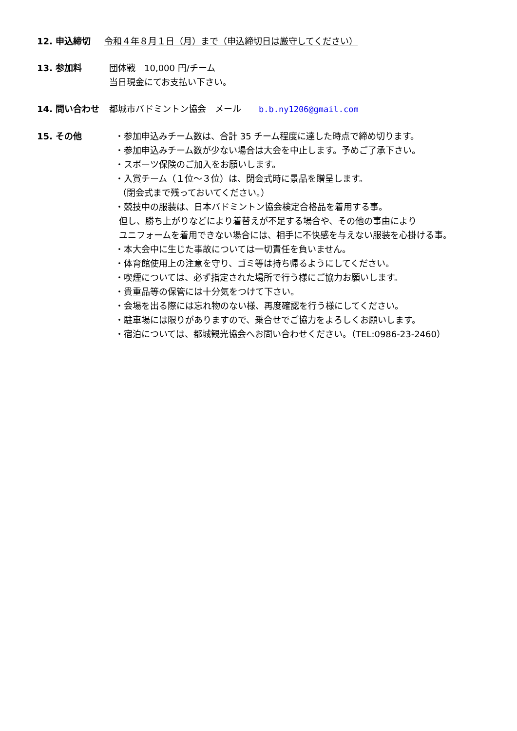12. 申込締切 令和４年８月１日（月）まで（申込締切日は厳守してください）
13. 参加料 団体戦　10,000 円/チーム
当日現金にてお支払い下さい。
14. 問い合わせ 都城市バドミントン協会　メール　　b.b.ny1206@gmail.com
15. その他 ・参加申込みチーム数は、合計 35 チーム程度に達した時点で締め切ります。
・参加申込みチーム数が少ない場合は大会を中止します。予めご了承下さい。
・スポーツ保険のご加入をお願いします。
・入賞チーム（１位～３位）は、閉会式時に景品を贈呈します。
（閉会式まで残っておいてください。）
・競技中の服装は、日本バドミントン協会検定合格品を着用する事。
但し、勝ち上がりなどにより着替えが不足する場合や、その他の事由により
ユニフォームを着用できない場合には、相手に不快感を与えない服装を心掛ける事。
・本大会中に生じた事故については一切責任を負いません。
・体育館使用上の注意を守り、ゴミ等は持ち帰るようにしてください。
・喫煙については、必ず指定された場所で行う様にご協力お願いします。
・貴重品等の保管には十分気をつけて下さい。
・会場を出る際には忘れ物のない様、再度確認を行う様にしてください。
・駐車場には限りがありますので、乗合せでご協力をよろしくお願いします。
・宿泊については、都城観光協会へお問い合わせください。（TEL:0986-23-2460）